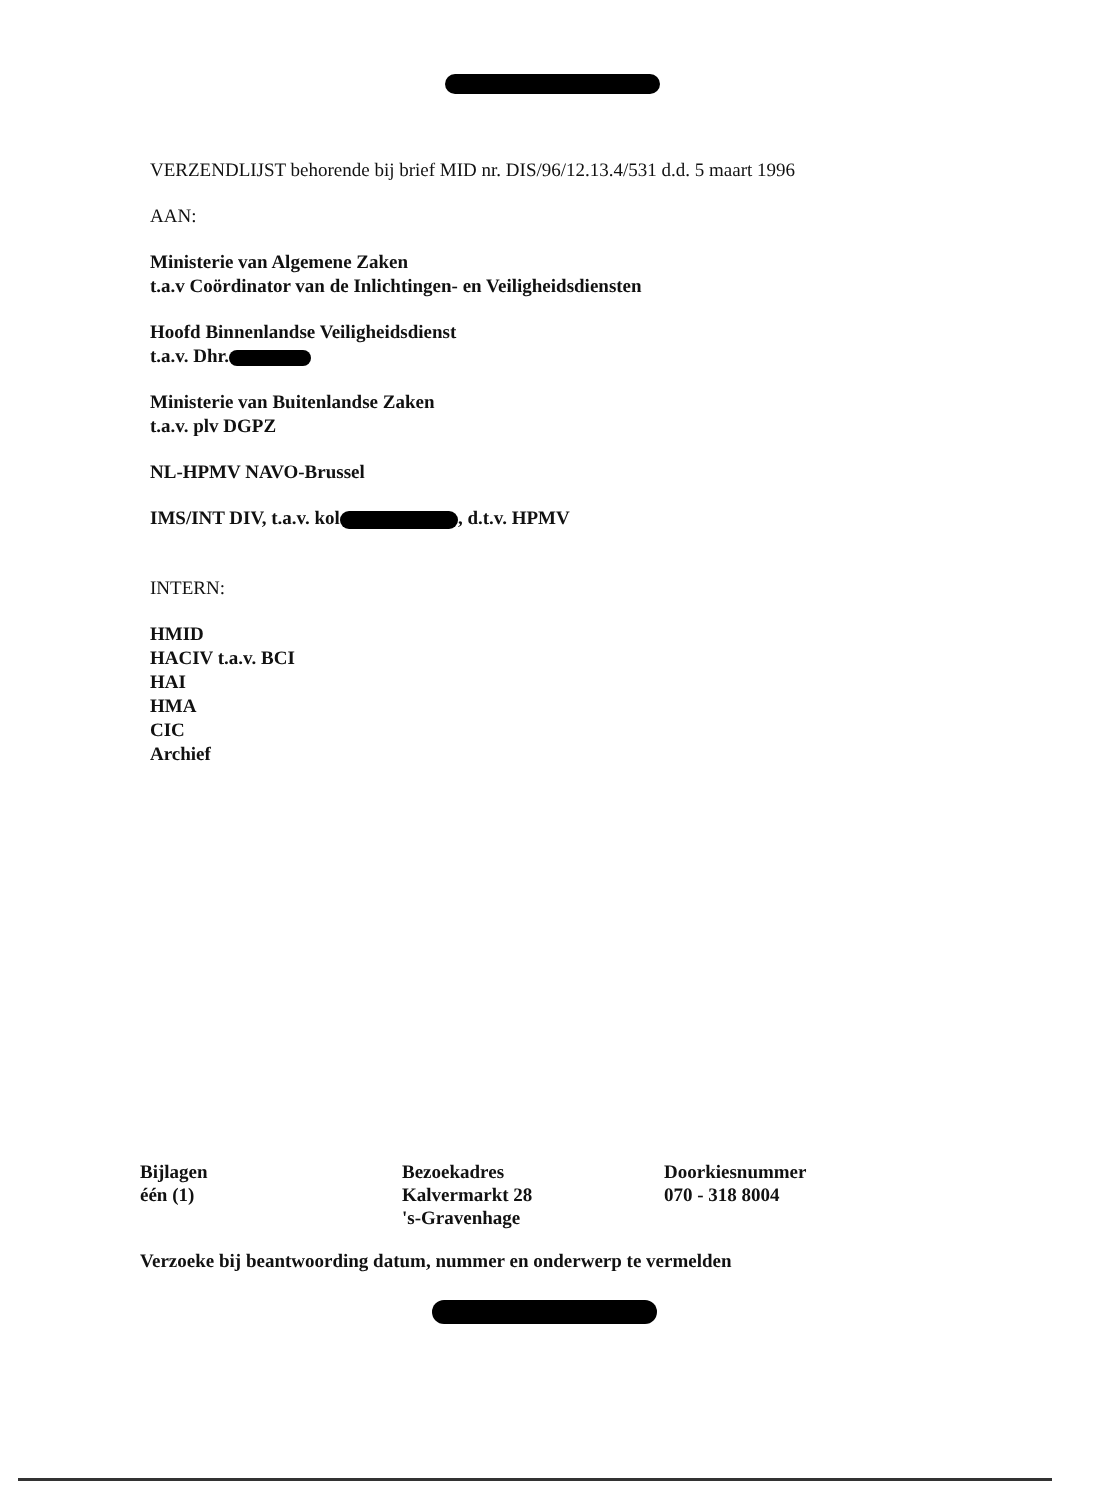VERZENDLIJST behorende bij brief MID nr. DIS/96/12.13.4/531 d.d. 5 maart 1996
AAN:
Ministerie van Algemene Zaken
t.a.v Coördinator van de Inlichtingen- en Veiligheidsdiensten
Hoofd Binnenlandse Veiligheidsdienst
t.a.v. Dhr.
Ministerie van Buitenlandse Zaken
t.a.v. plv DGPZ
NL-HPMV NAVO-Brussel
IMS/INT DIV, t.a.v. kol , d.t.v. HPMV
INTERN:
HMID
HACIV t.a.v. BCI
HAI
HMA
CIC
Archief
Bijlagen
één (1)
Bezoekadres
Kalvermarkt 28
's-Gravenhage
Doorkiesnummer
070 - 318 8004
Verzoeke bij beantwoording datum, nummer en onderwerp te vermelden